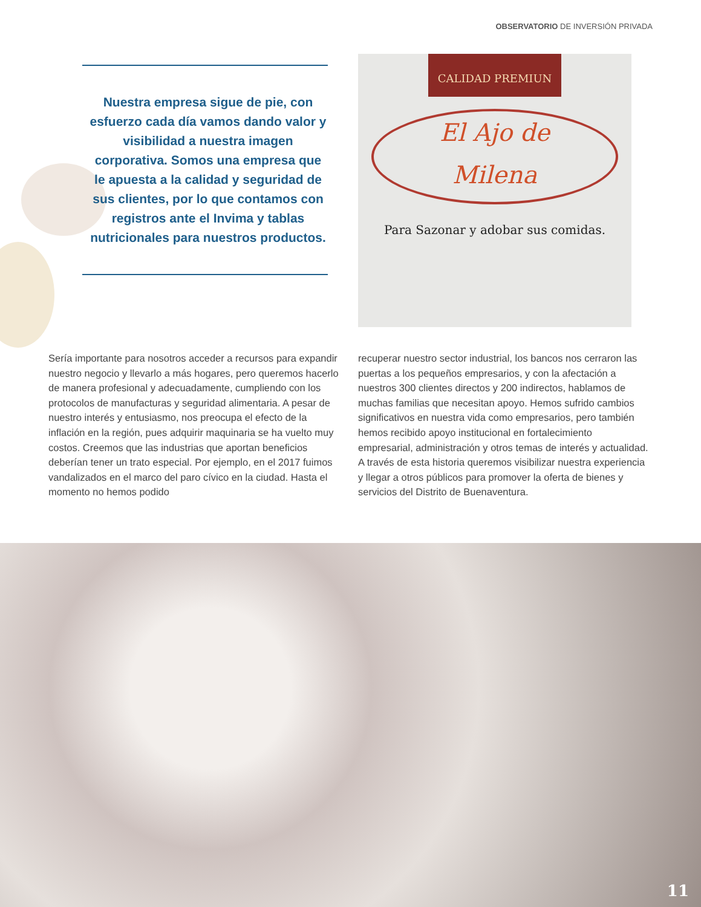OBSERVATORIO DE INVERSIÓN PRIVADA
Nuestra empresa sigue de pie, con esfuerzo cada día vamos dando valor y visibilidad a nuestra imagen corporativa. Somos una empresa que le apuesta a la calidad y seguridad de sus clientes, por lo que contamos con registros ante el Invima y tablas nutricionales para nuestros productos.
CALIDAD PREMIUN
El Ajo de
Milena
Para Sazonar y adobar sus comidas.
Sería importante para nosotros acceder a recursos para expandir nuestro negocio y llevarlo a más hogares, pero queremos hacerlo de manera profesional y adecuadamente, cumpliendo con los protocolos de manufacturas y seguridad alimentaria. A pesar de nuestro interés y entusiasmo, nos preocupa el efecto de la inflación en la región, pues adquirir maquinaria se ha vuelto muy costos. Creemos que las industrias que aportan beneficios deberían tener un trato especial. Por ejemplo, en el 2017 fuimos vandalizados en el marco del paro cívico en la ciudad. Hasta el momento no hemos podido
recuperar nuestro sector industrial, los bancos nos cerraron las puertas a los pequeños empresarios, y con la afectación a nuestros 300 clientes directos y 200 indirectos, hablamos de muchas familias que necesitan apoyo. Hemos sufrido cambios significativos en nuestra vida como empresarios, pero también hemos recibido apoyo institucional en fortalecimiento empresarial, administración y otros temas de interés y actualidad. A través de esta historia queremos visibilizar nuestra experiencia y llegar a otros públicos para promover la oferta de bienes y servicios del Distrito de Buenaventura.
11